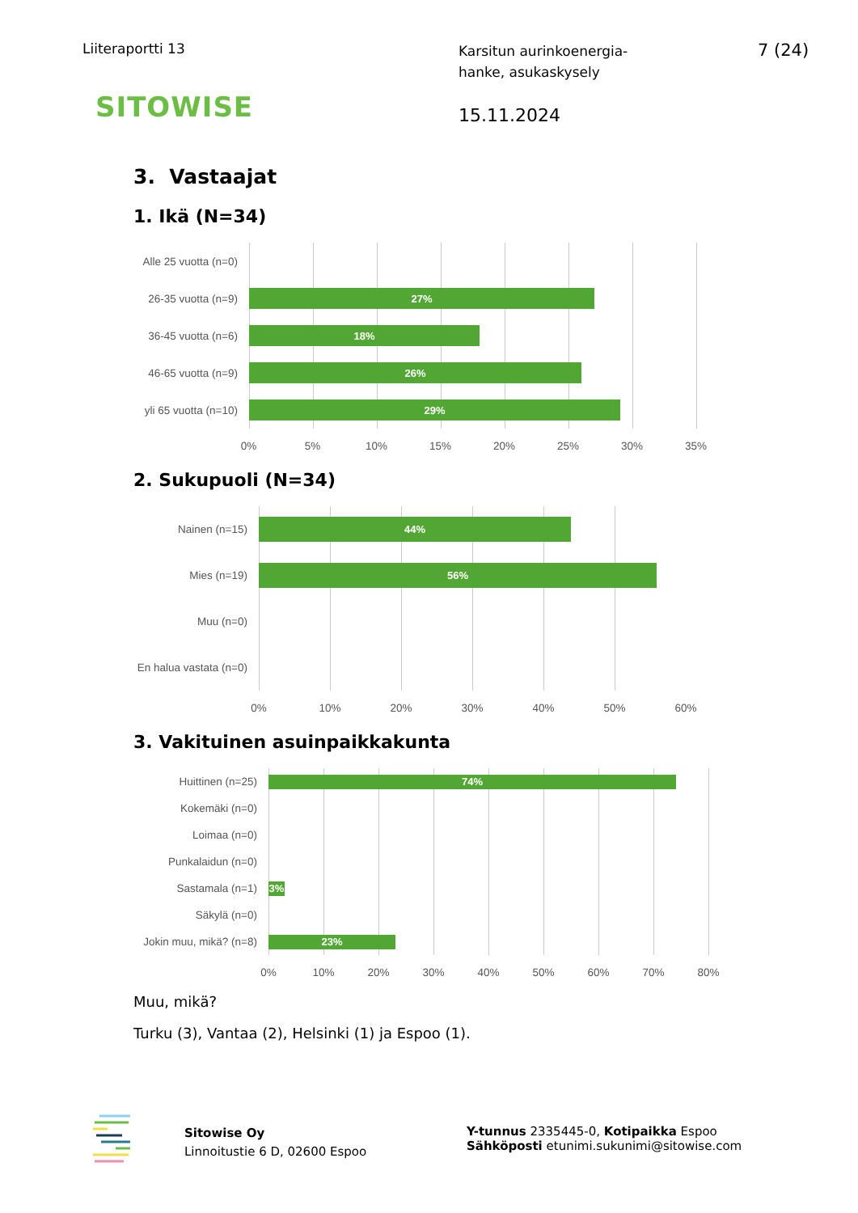Liiteraportti 13
Karsitun aurinkoenergia-
hanke, asukaskysely
7 (24)
SITOWISE
15.11.2024
3. Vastaajat
1. Ikä (N=34)
Alle 25 vuotta (n=0)
26-35 vuotta (n=9)
27%
36-45 vuotta (n=6)
18%
46-65 vuotta (n=9)
26%
yli 65 vuotta (n=10)
29%
0% 5% 10% 15% 20% 25% 30% 35%
2. Sukupuoli (N=34)
Nainen (n=15)
44%
Mies (n=19)
56%
Muu (n=0)
En halua vastata (n=0)
0% 10% 20% 30% 40% 50% 60%
3. Vakituinen asuinpaikkakunta
Huittinen (n=25)
74%
Kokemäki (n=0)
Loimaa (n=0)
Punkalaidun (n=0)
Sastamala (n=1)
3%
Säkylä (n=0)
Jokin muu, mikä? (n=8)
23%
0% 10% 20% 30% 40% 50% 60% 70% 80%
Muu, mikä?
Turku (3), Vantaa (2), Helsinki (1) ja Espoo (1).
Sitowise Oy
Linnoitustie 6 D, 02600 Espoo
Y-tunnus 2335445-0, Kotipaikka Espoo
Sähköposti etunimi.sukunimi@sitowise.com